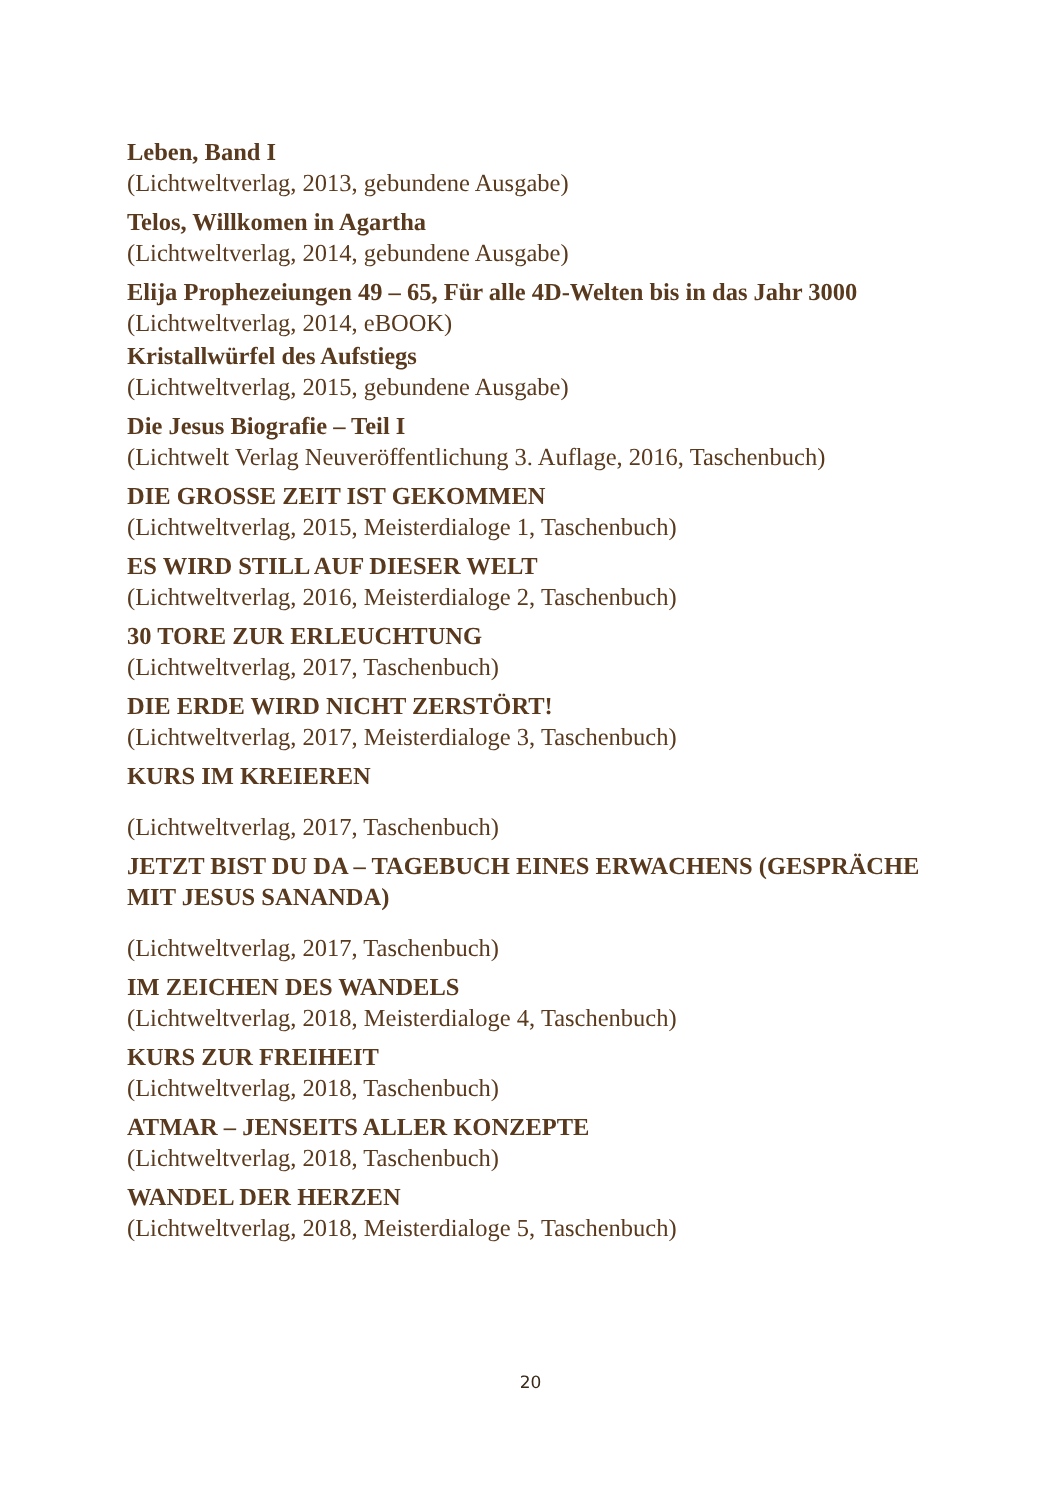Leben, Band I
(Lichtweltverlag, 2013, gebundene Ausgabe)
Telos, Willkomen in Agartha
(Lichtweltverlag, 2014, gebundene Ausgabe)
Elija Prophezeiungen 49 – 65, Für alle 4D-Welten bis in das Jahr 3000
(Lichtweltverlag, 2014, eBOOK)
Kristallwürfel des Aufstiegs
(Lichtweltverlag, 2015, gebundene Ausgabe)
Die Jesus Biografie – Teil I
(Lichtwelt Verlag Neuveröffentlichung 3. Auflage, 2016, Taschenbuch)
DIE GROSSE ZEIT IST GEKOMMEN
(Lichtweltverlag, 2015, Meisterdialoge 1, Taschenbuch)
ES WIRD STILL AUF DIESER WELT
(Lichtweltverlag, 2016, Meisterdialoge 2, Taschenbuch)
30 TORE ZUR ERLEUCHTUNG
(Lichtweltverlag, 2017, Taschenbuch)
DIE ERDE WIRD NICHT ZERSTÖRT!
(Lichtweltverlag, 2017, Meisterdialoge 3, Taschenbuch)
KURS IM KREIEREN
(Lichtweltverlag, 2017, Taschenbuch)
JETZT BIST DU DA – TAGEBUCH EINES ERWACHENS (GESPRÄCHE MIT JESUS SANANDA)
(Lichtweltverlag, 2017, Taschenbuch)
IM ZEICHEN DES WANDELS
(Lichtweltverlag, 2018, Meisterdialoge 4, Taschenbuch)
KURS ZUR FREIHEIT
(Lichtweltverlag, 2018, Taschenbuch)
ATMAR – JENSEITS ALLER KONZEPTE
(Lichtweltverlag, 2018, Taschenbuch)
WANDEL DER HERZEN
(Lichtweltverlag, 2018, Meisterdialoge 5, Taschenbuch)
20